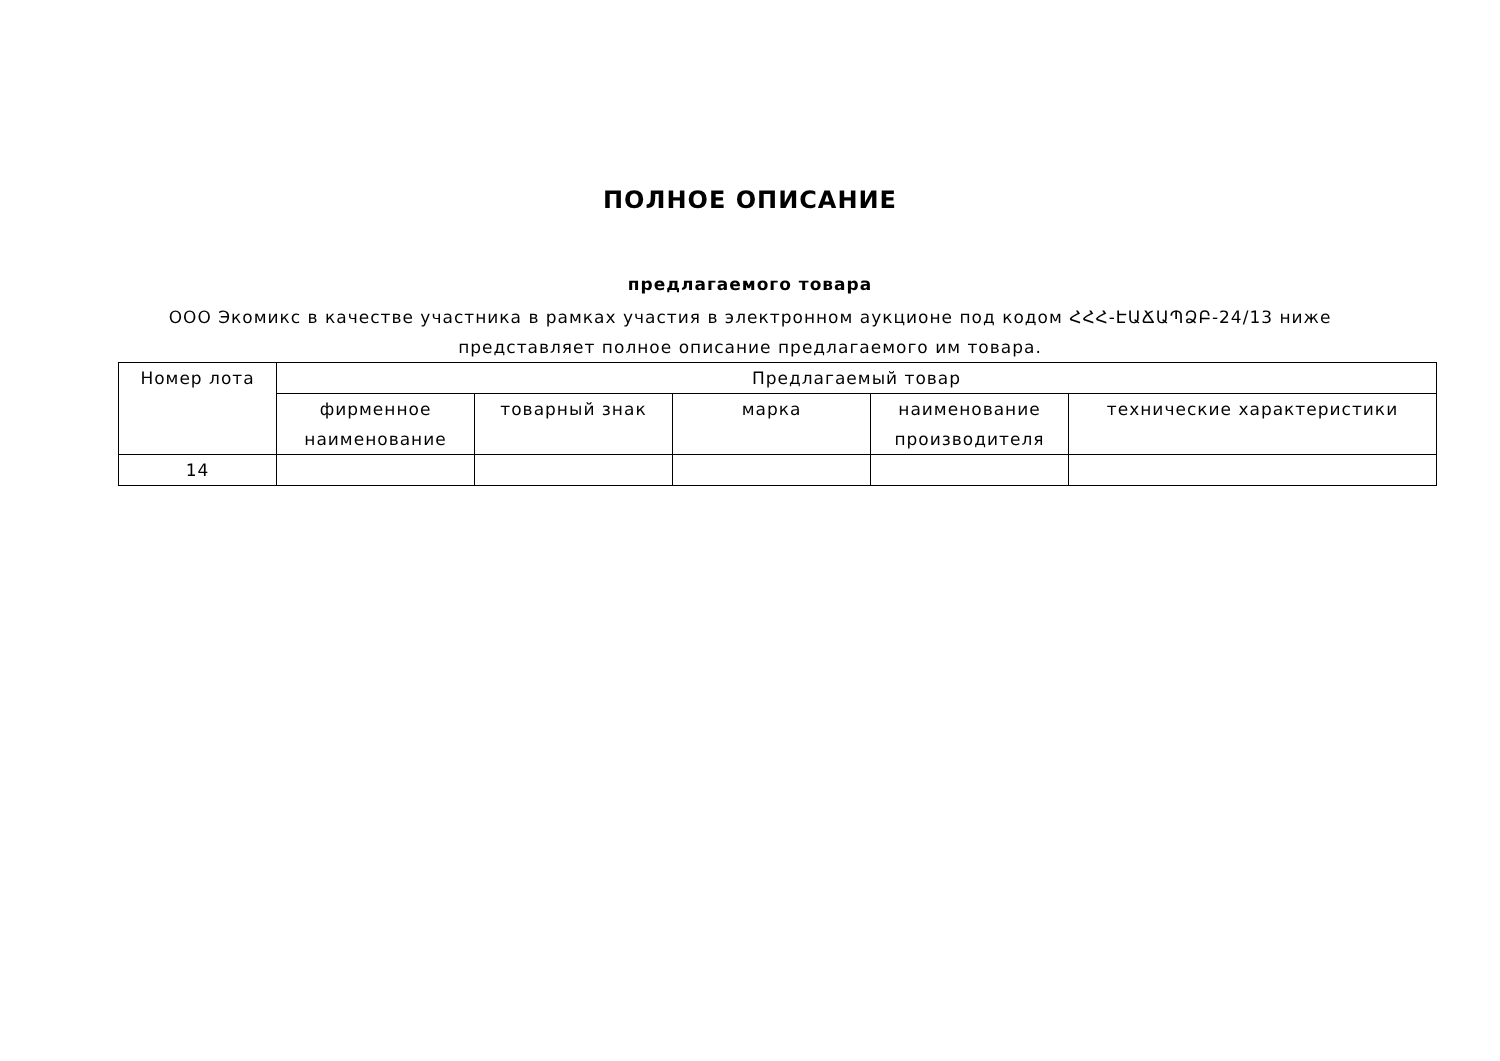ПОЛНОЕ ОПИСАНИЕ
предлагаемого товара
ООО Экомикс в качестве участника в рамках участия в электронном аукционе под кодом ՀՀՀ-ԷԱՃԱՊՁԲ-24/13 ниже представляет полное описание предлагаемого им товара.
| Номер лота | Предлагаемый товар | | | | |
| --- | --- | --- | --- | --- | --- |
| | фирменное наименование | товарный знак | марка | наименование производителя | технические характеристики |
| 14 | | | | | |